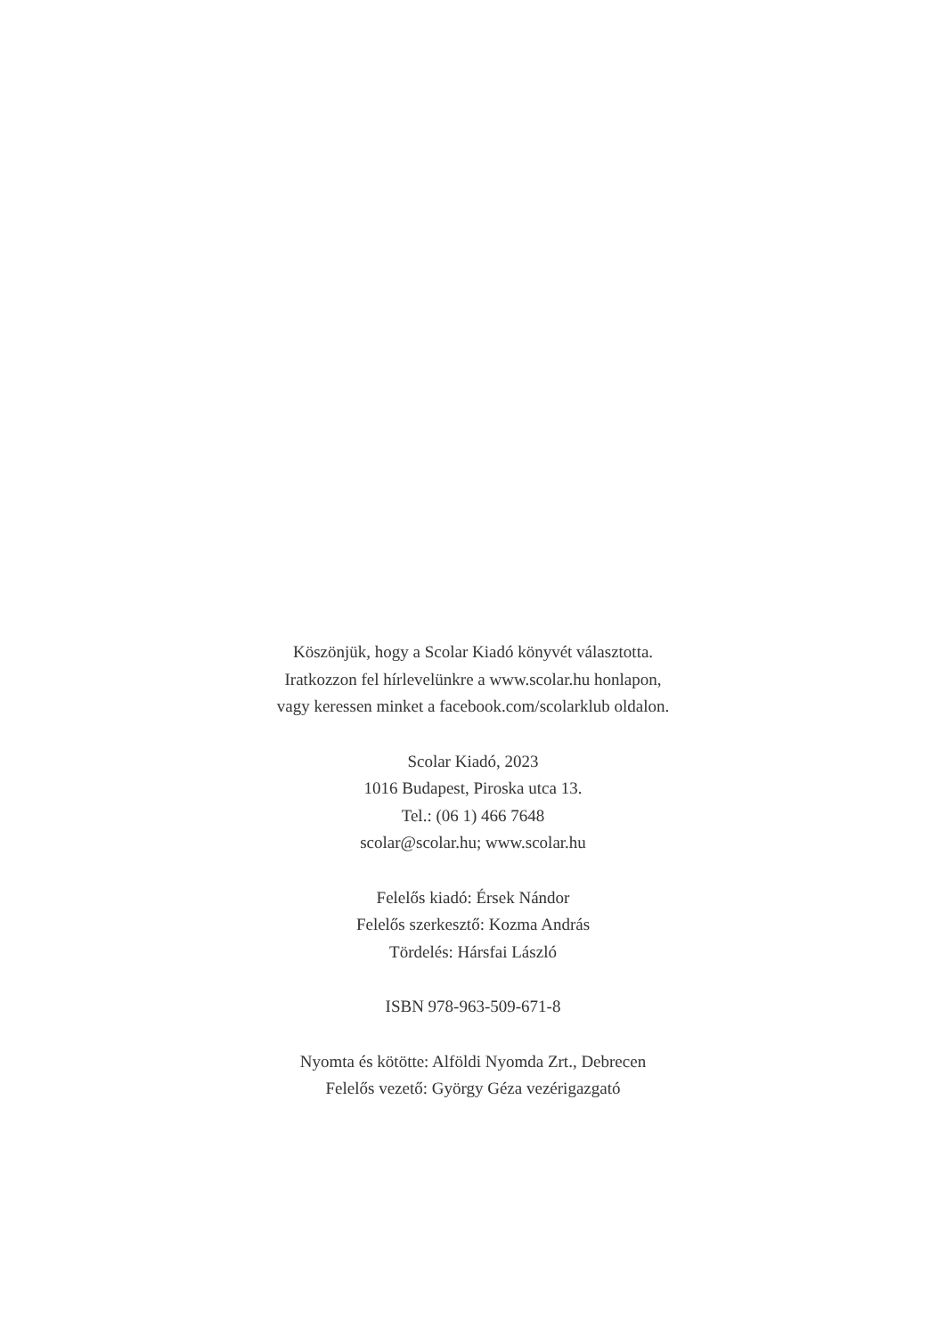Köszönjük, hogy a Scolar Kiadó könyvét választotta.
Iratkozzon fel hírlevelünkre a www.scolar.hu honlapon,
vagy keressen minket a facebook.com/scolarklub oldalon.
Scolar Kiadó, 2023
1016 Budapest, Piroska utca 13.
Tel.: (06 1) 466 7648
scolar@scolar.hu; www.scolar.hu
Felelős kiadó: Érsek Nándor
Felelős szerkesztő: Kozma András
Tördelés: Hársfai László
ISBN 978-963-509-671-8
Nyomta és kötötte: Alföldi Nyomda Zrt., Debrecen
Felelős vezető: György Géza vezérigazgató